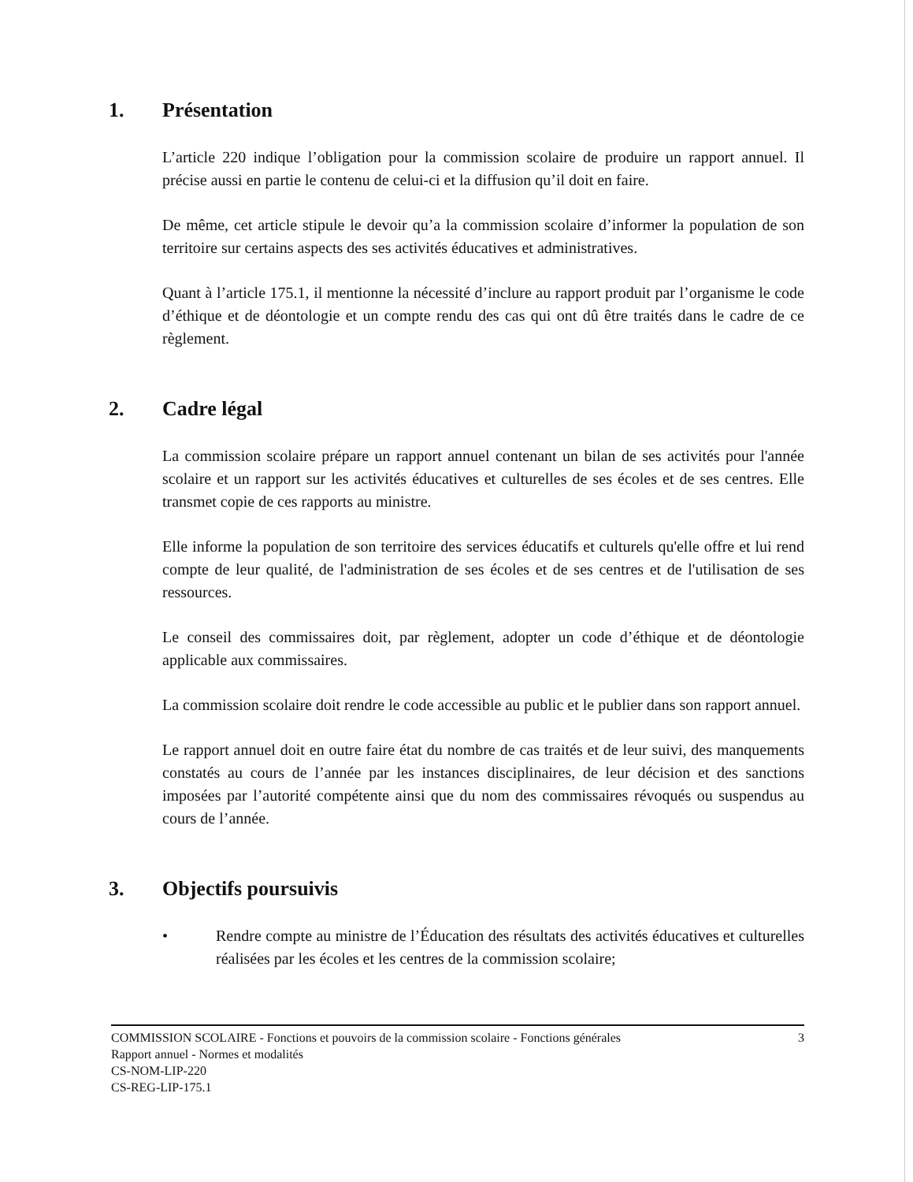1. Présentation
L’article 220 indique l’obligation pour la commission scolaire de produire un rapport annuel. Il précise aussi en partie le contenu de celui-ci et la diffusion qu’il doit en faire.
De même, cet article stipule le devoir qu’a la commission scolaire d’informer la population de son territoire sur certains aspects des ses activités éducatives et administratives.
Quant à l’article 175.1, il mentionne la nécessité d’inclure au rapport produit par l’organisme le code d’éthique et de déontologie et un compte rendu des cas qui ont dû être traités dans le cadre de ce règlement.
2. Cadre légal
La commission scolaire prépare un rapport annuel contenant un bilan de ses activités pour l'année scolaire et un rapport sur les activités éducatives et culturelles de ses écoles et de ses centres. Elle transmet copie de ces rapports au ministre.
Elle informe la population de son territoire des services éducatifs et culturels qu'elle offre et lui rend compte de leur qualité, de l'administration de ses écoles et de ses centres et de l'utilisation de ses ressources.
Le conseil des commissaires doit, par règlement, adopter un code d’éthique et de déontologie applicable aux commissaires.
La commission scolaire doit rendre le code accessible au public et le publier dans son rapport annuel.
Le rapport annuel doit en outre faire état du nombre de cas traités et de leur suivi, des manquements constatés au cours de l’année par les instances disciplinaires, de leur décision et des sanctions imposées par l’autorité compétente ainsi que du nom des commissaires révoqués ou suspendus au cours de l’année.
3. Objectifs poursuivis
• Rendre compte au ministre de l’Éducation des résultats des activités éducatives et culturelles réalisées par les écoles et les centres de la commission scolaire;
COMMISSION SCOLAIRE - Fonctions et pouvoirs de la commission scolaire - Fonctions générales 3
Rapport annuel - Normes et modalités
CS-NOM-LIP-220
CS-REG-LIP-175.1